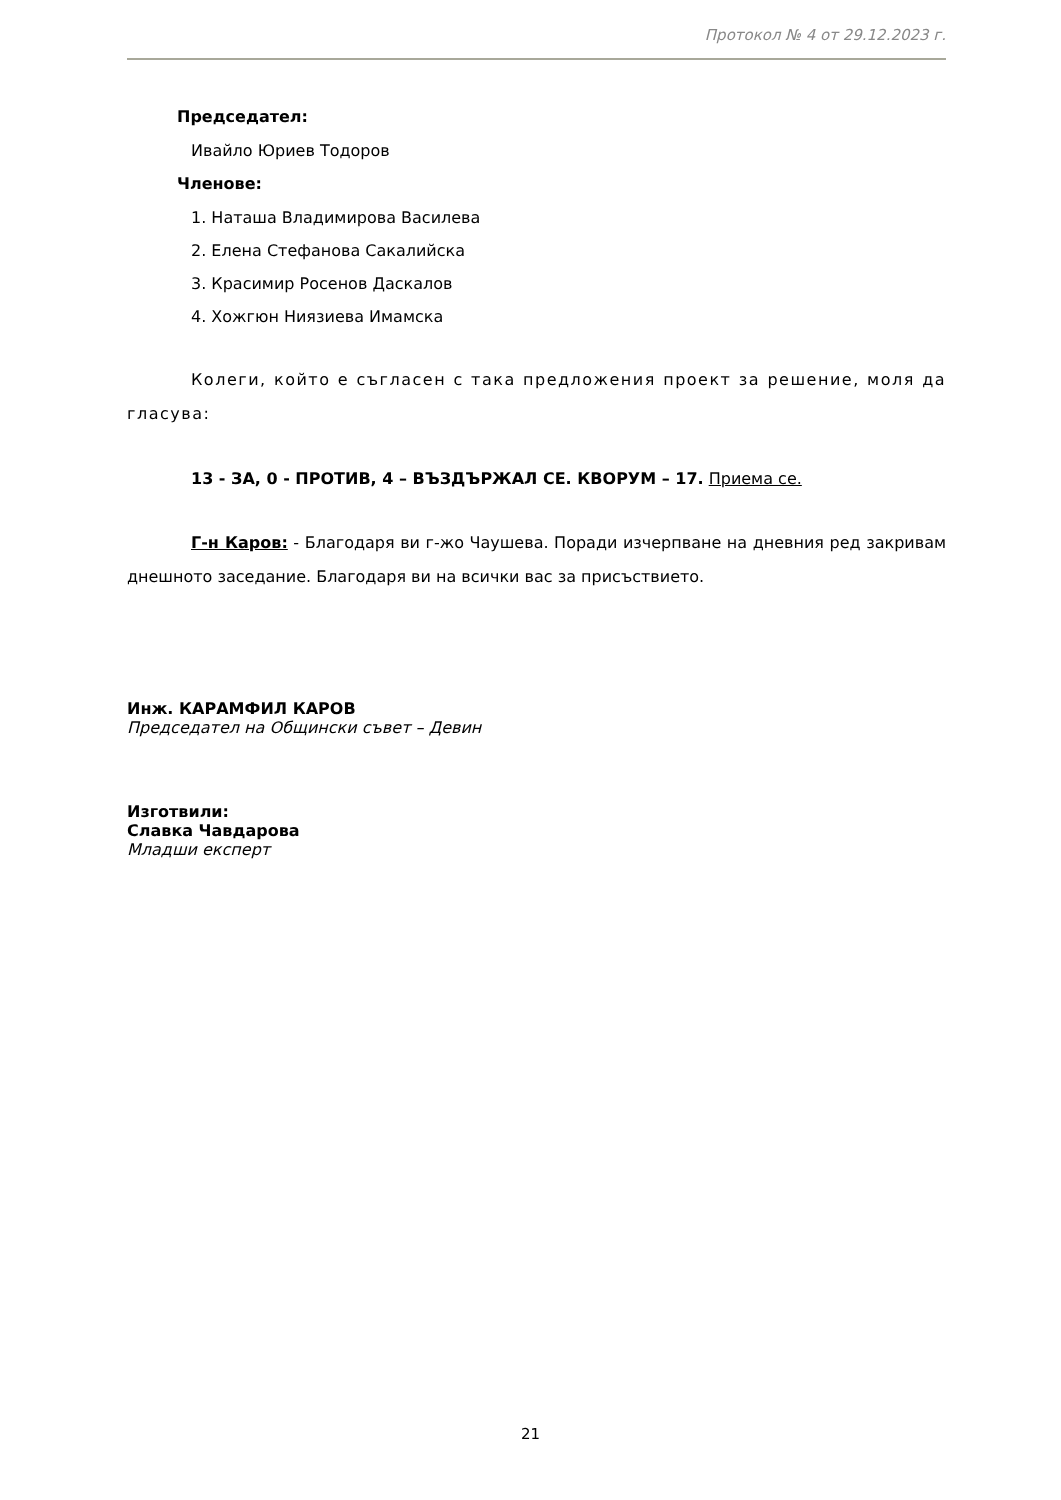Протокол № 4 от 29.12.2023 г.
Председател:
Ивайло Юриев Тодоров
Членове:
1. Наташа Владимирова Василева
2. Елена Стефанова Сакалийска
3. Красимир Росенов Даскалов
4. Хожгюн Ниязиева Имамска
Колеги, който е съгласен с така предложения проект за решение, моля да гласува:
13 - ЗА, 0 - ПРОТИВ, 4 – ВЪЗДЪРЖАЛ СЕ. КВОРУМ – 17. Приема се.
Г-н Каров: - Благодаря ви г-жо Чаушева. Поради изчерпване на дневния ред закривам днешното заседание. Благодаря ви на всички вас за присъствието.
Инж. КАРАМФИЛ КАРОВ
Председател на Общински съвет – Девин
Изготвили:
Славка Чавдарова
Младши експерт
21